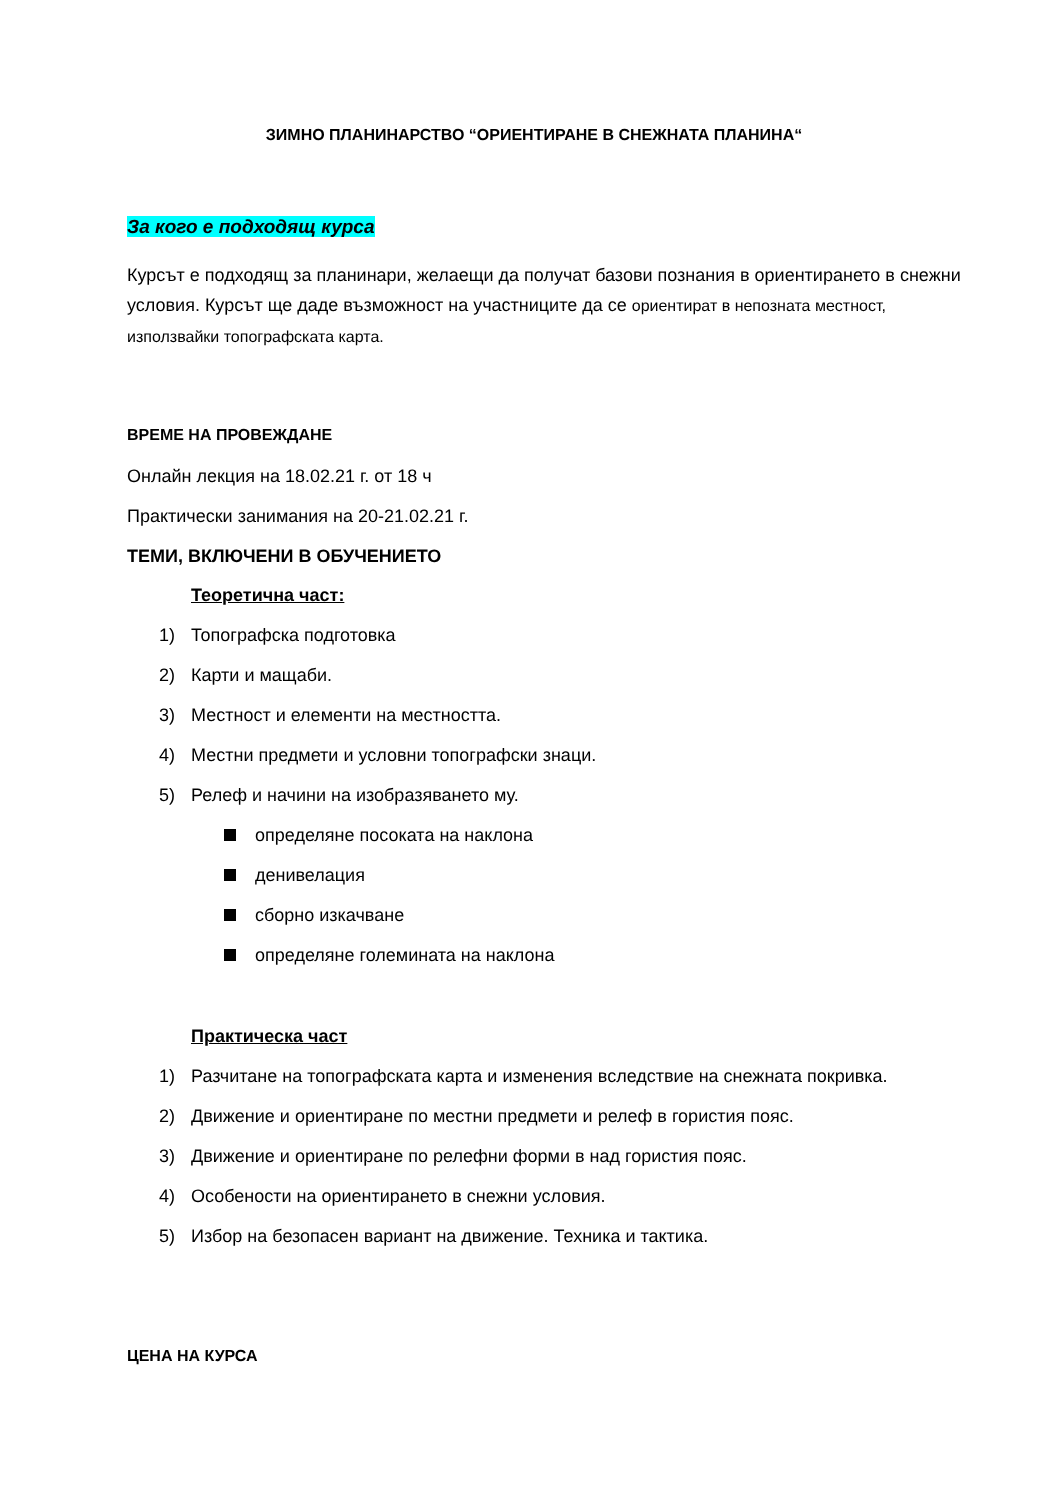ЗИМНО ПЛАНИНАРСТВО “ОРИЕНТИРАНЕ В СНЕЖНАТА ПЛАНИНА“
За кого е подходящ курса
Курсът е подходящ за планинари, желаещи да получат базови познания в ориентирането в снежни условия. Курсът ще даде възможност на участниците да се ориентират в непозната местност, използвайки топографската карта.
ВРЕМЕ НА ПРОВЕЖДАНЕ
Онлайн лекция на 18.02.21 г. от 18 ч
Практически занимания на 20-21.02.21 г.
ТЕМИ, ВКЛЮЧЕНИ В ОБУЧЕНИЕТО
Теоретична част:
1) Топографска подготовка
2) Карти и мащаби.
3) Местност и елементи на местността.
4) Местни предмети и условни топографски знаци.
5) Релеф и начини на изобразяването му.
определяне посоката на наклона
денивелация
сборно изкачване
определяне големината на наклона
Практическа част
1) Разчитане на топографската карта и изменения вследствие на снежната покривка.
2) Движение и ориентиране по местни предмети и релеф в гористия пояс.
3) Движение и ориентиране по релефни форми в над гористия пояс.
4) Особености на ориентирането в снежни условия.
5) Избор на безопасен вариант на движение. Техника и тактика.
ЦЕНА НА КУРСА